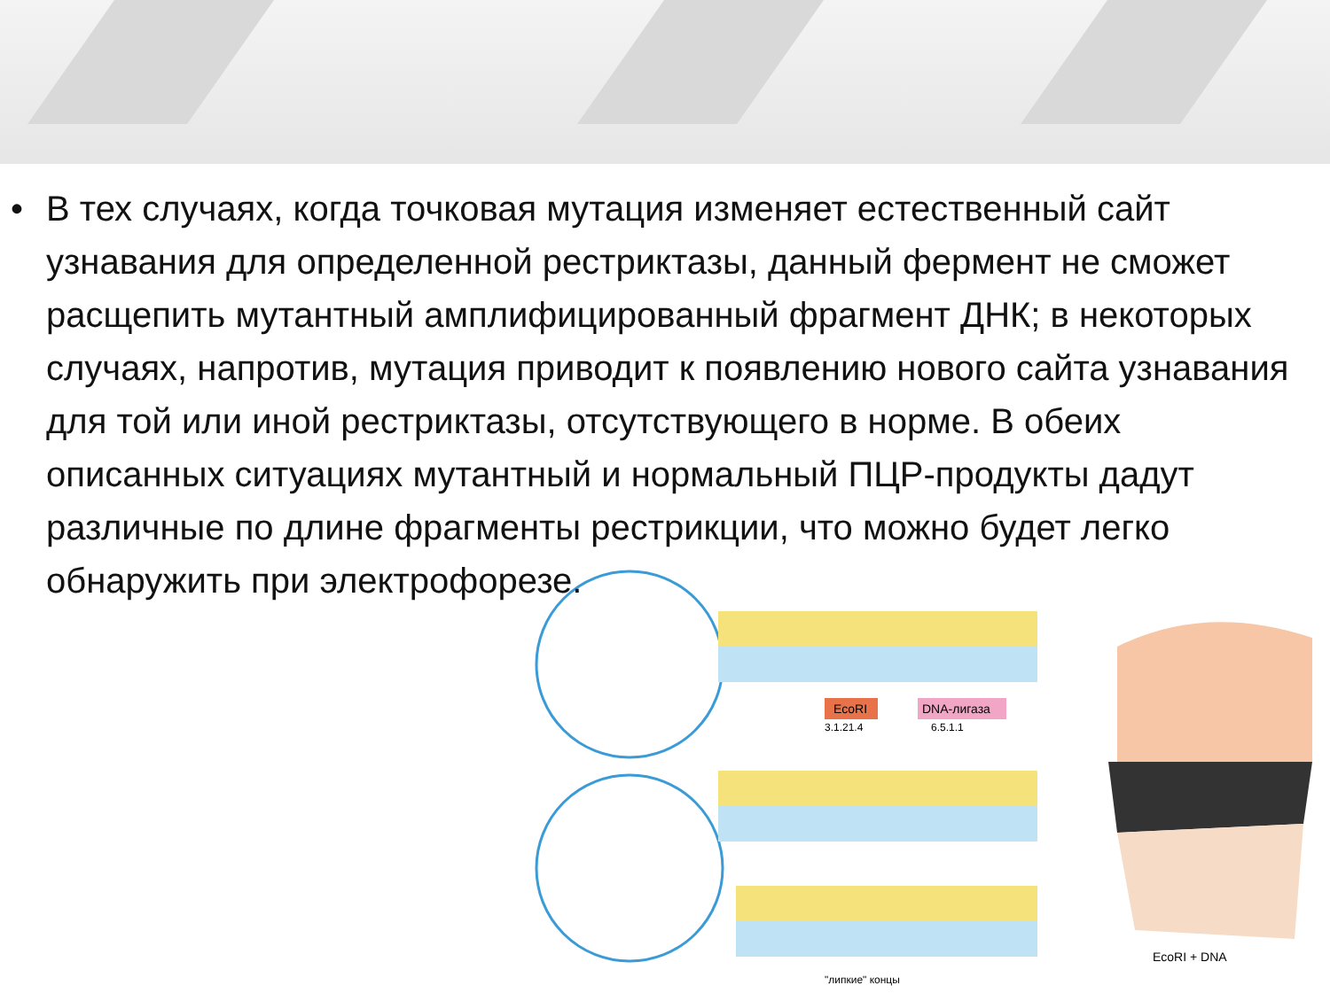EcoRI
DNA-лигаза
3.1.21.4
6.5.1.1
EcoRI + DNA
"липкие" концы
• В тех случаях, когда точковая мутация изменяет естественный сайт узнавания для определенной рестриктазы, данный фермент не сможет расщепить мутантный амплифицированный фрагмент ДНК; в некоторых случаях, напротив, мутация приводит к появлению нового сайта узнавания для той или иной рестриктазы, отсутствующего в норме. В обеих описанных ситуациях мутантный и нормальный ПЦР-продукты дадут различные по длине фрагменты рестрикции, что можно будет легко обнаружить при электрофорезе.